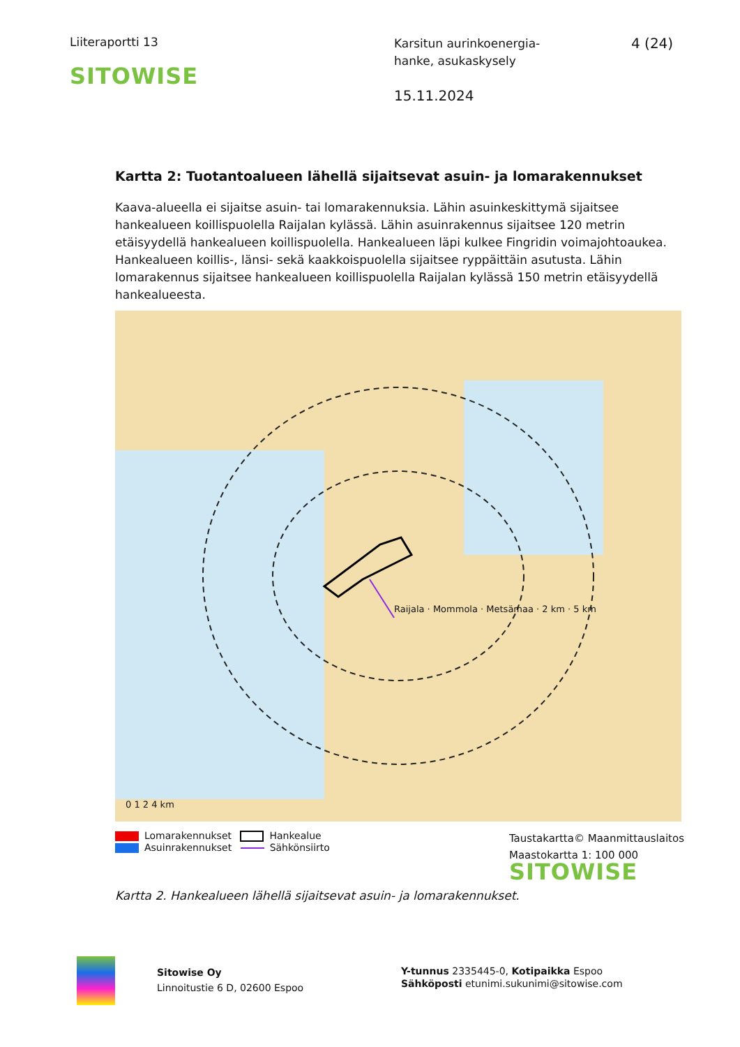Liiteraportti 13
SITOWISE
Karsitun aurinkoenergia-
hanke, asukaskysely
15.11.2024
4 (24)
Kartta 2: Tuotantoalueen lähellä sijaitsevat asuin- ja lomarakennukset
Kaava-alueella ei sijaitse asuin- tai lomarakennuksia. Lähin asuinkeskittymä sijaitsee hankealueen koillispuolella Raijalan kylässä. Lähin asuinrakennus sijaitsee 120 metrin etäisyydellä hankealueen koillispuolella. Hankealueen läpi kulkee Fingridin voimajohtoaukea. Hankealueen koillis-, länsi- sekä kaakkoispuolella sijaitsee ryppäittäin asutusta. Lähin lomarakennus sijaitsee hankealueen koillispuolella Raijalan kylässä 150 metrin etäisyydellä hankealueesta.
Raijala · Mommola · Metsämaa · 2 km · 5 km
0 1 2 4 km
Lomarakennukset Hankealue
Asuinrakennukset Sähkönsiirto
Taustakartta© Maanmittauslaitos
Maastokartta 1: 100 000
SITOWISE
Kartta 2. Hankealueen lähellä sijaitsevat asuin- ja lomarakennukset.
Sitowise Oy
Linnoitustie 6 D, 02600 Espoo
Y-tunnus 2335445-0, Kotipaikka Espoo
Sähköposti etunimi.sukunimi@sitowise.com